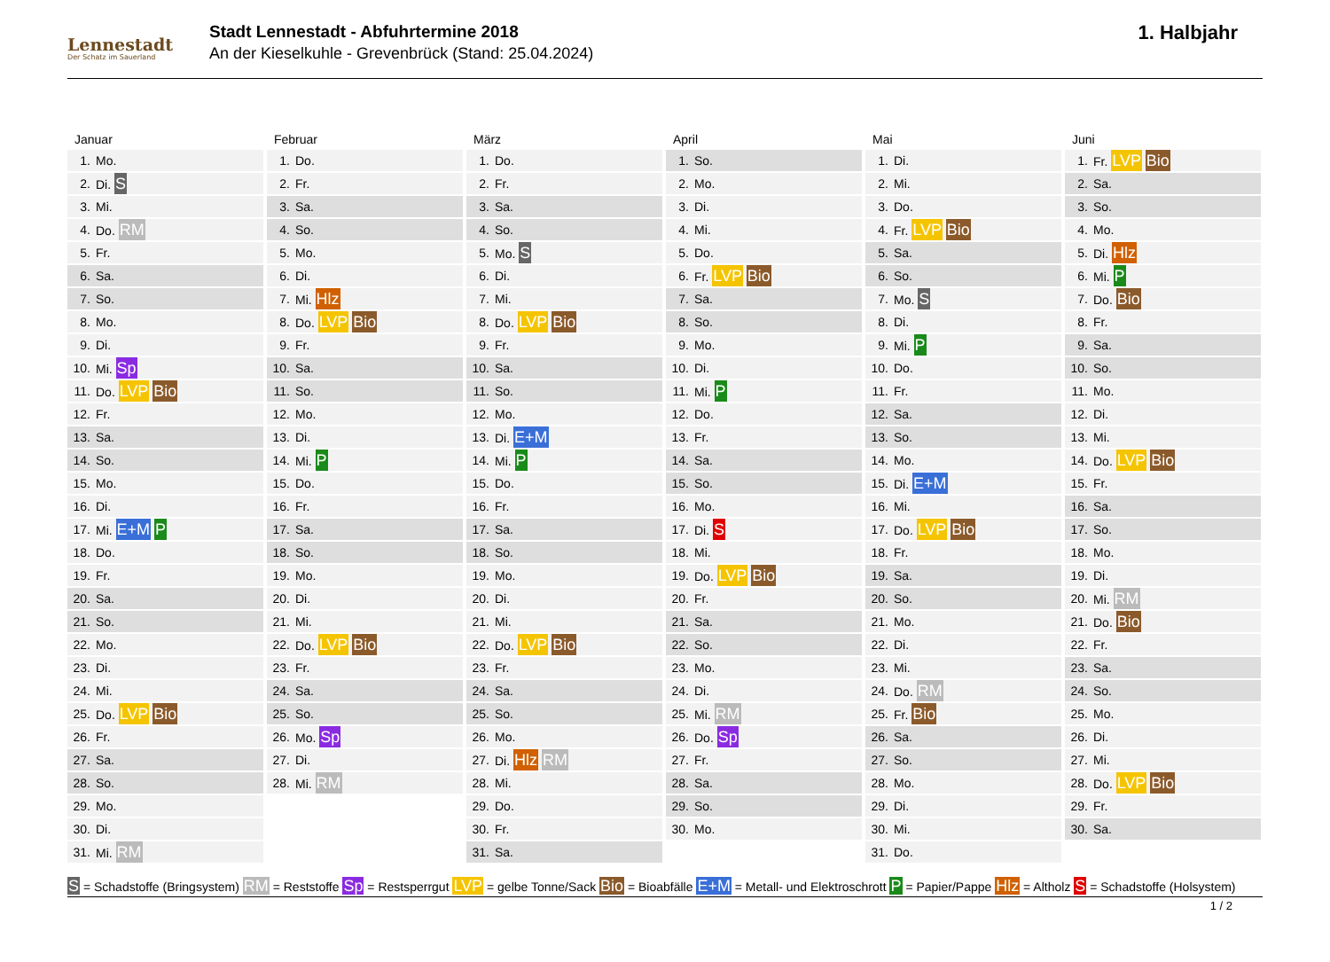Lennestadt
Der Schatz im Sauerland
Stadt Lennestadt - Abfuhrtermine 2018
An der Kieselkuhle - Grevenbrück (Stand: 25.04.2024)
1. Halbjahr
Januar
| 1. | Mo. |
| 2. | Di. S |
| 3. | Mi. |
| 4. | Do. RM |
| 5. | Fr. |
| 6. | Sa. |
| 7. | So. |
| 8. | Mo. |
| 9. | Di. |
| 10. | Mi. Sp |
| 11. | Do. LVP Bio |
| 12. | Fr. |
| 13. | Sa. |
| 14. | So. |
| 15. | Mo. |
| 16. | Di. |
| 17. | Mi. E+M P |
| 18. | Do. |
| 19. | Fr. |
| 20. | Sa. |
| 21. | So. |
| 22. | Mo. |
| 23. | Di. |
| 24. | Mi. |
| 25. | Do. LVP Bio |
| 26. | Fr. |
| 27. | Sa. |
| 28. | So. |
| 29. | Mo. |
| 30. | Di. |
| 31. | Mi. RM |
Februar
| 1. | Do. |
| 2. | Fr. |
| 3. | Sa. |
| 4. | So. |
| 5. | Mo. |
| 6. | Di. |
| 7. | Mi. Hlz |
| 8. | Do. LVP Bio |
| 9. | Fr. |
| 10. | Sa. |
| 11. | So. |
| 12. | Mo. |
| 13. | Di. |
| 14. | Mi. P |
| 15. | Do. |
| 16. | Fr. |
| 17. | Sa. |
| 18. | So. |
| 19. | Mo. |
| 20. | Di. |
| 21. | Mi. |
| 22. | Do. LVP Bio |
| 23. | Fr. |
| 24. | Sa. |
| 25. | So. |
| 26. | Mo. Sp |
| 27. | Di. |
| 28. | Mi. RM |
März
| 1. | Do. |
| 2. | Fr. |
| 3. | Sa. |
| 4. | So. |
| 5. | Mo. S |
| 6. | Di. |
| 7. | Mi. |
| 8. | Do. LVP Bio |
| 9. | Fr. |
| 10. | Sa. |
| 11. | So. |
| 12. | Mo. |
| 13. | Di. E+M |
| 14. | Mi. P |
| 15. | Do. |
| 16. | Fr. |
| 17. | Sa. |
| 18. | So. |
| 19. | Mo. |
| 20. | Di. |
| 21. | Mi. |
| 22. | Do. LVP Bio |
| 23. | Fr. |
| 24. | Sa. |
| 25. | So. |
| 26. | Mo. |
| 27. | Di. Hlz RM |
| 28. | Mi. |
| 29. | Do. |
| 30. | Fr. |
| 31. | Sa. |
April
| 1. | So. |
| 2. | Mo. |
| 3. | Di. |
| 4. | Mi. |
| 5. | Do. |
| 6. | Fr. LVP Bio |
| 7. | Sa. |
| 8. | So. |
| 9. | Mo. |
| 10. | Di. |
| 11. | Mi. P |
| 12. | Do. |
| 13. | Fr. |
| 14. | Sa. |
| 15. | So. |
| 16. | Mo. |
| 17. | Di. S |
| 18. | Mi. |
| 19. | Do. LVP Bio |
| 20. | Fr. |
| 21. | Sa. |
| 22. | So. |
| 23. | Mo. |
| 24. | Di. |
| 25. | Mi. RM |
| 26. | Do. Sp |
| 27. | Fr. |
| 28. | Sa. |
| 29. | So. |
| 30. | Mo. |
Mai
| 1. | Di. |
| 2. | Mi. |
| 3. | Do. |
| 4. | Fr. LVP Bio |
| 5. | Sa. |
| 6. | So. |
| 7. | Mo. S |
| 8. | Di. |
| 9. | Mi. P |
| 10. | Do. |
| 11. | Fr. |
| 12. | Sa. |
| 13. | So. |
| 14. | Mo. |
| 15. | Di. E+M |
| 16. | Mi. |
| 17. | Do. LVP Bio |
| 18. | Fr. |
| 19. | Sa. |
| 20. | So. |
| 21. | Mo. |
| 22. | Di. |
| 23. | Mi. |
| 24. | Do. RM |
| 25. | Fr. Bio |
| 26. | Sa. |
| 27. | So. |
| 28. | Mo. |
| 29. | Di. |
| 30. | Mi. |
| 31. | Do. |
Juni
| 1. | Fr. LVP Bio |
| 2. | Sa. |
| 3. | So. |
| 4. | Mo. |
| 5. | Di. Hlz |
| 6. | Mi. P |
| 7. | Do. Bio |
| 8. | Fr. |
| 9. | Sa. |
| 10. | So. |
| 11. | Mo. |
| 12. | Di. |
| 13. | Mi. |
| 14. | Do. LVP Bio |
| 15. | Fr. |
| 16. | Sa. |
| 17. | So. |
| 18. | Mo. |
| 19. | Di. |
| 20. | Mi. RM |
| 21. | Do. Bio |
| 22. | Fr. |
| 23. | Sa. |
| 24. | So. |
| 25. | Mo. |
| 26. | Di. |
| 27. | Mi. |
| 28. | Do. LVP Bio |
| 29. | Fr. |
| 30. | Sa. |
S = Schadstoffe (Bringsystem) RM = Reststoffe Sp = Restsperrgut LVP = gelbe Tonne/Sack Bio = Bioabfälle E+M = Metall- und Elektroschrott P = Papier/Pappe Hlz = Altholz S = Schadstoffe (Holsystem)
1 / 2